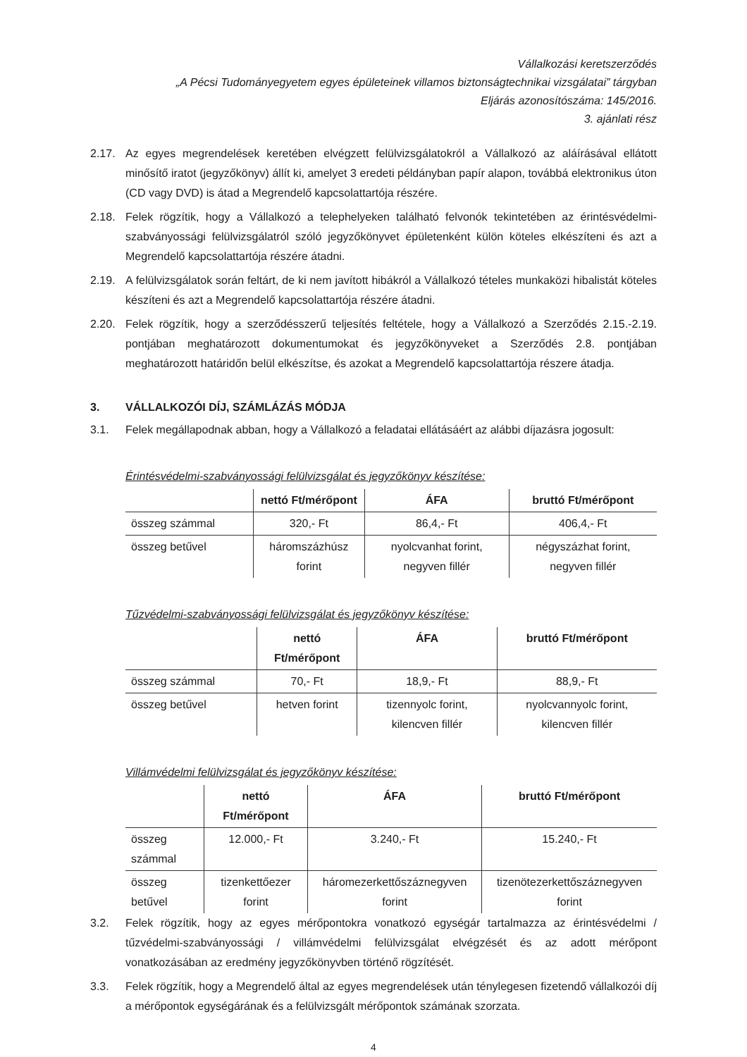Vállalkozási keretszerződés
„A Pécsi Tudományegyetem egyes épületeinek villamos biztonságtechnikai vizsgálatai” tárgyban
Eljárás azonosítószáma: 145/2016.
3. ajánlati rész
2.17. Az egyes megrendelések keretében elvégzett felülvizsgálatokról a Vállalkozó az aláírásával ellátott minősítő iratot (jegyzőkönyv) állít ki, amelyet 3 eredeti példányban papír alapon, továbbá elektronikus úton (CD vagy DVD) is átad a Megrendelő kapcsolattartója részére.
2.18. Felek rögzítik, hogy a Vállalkozó a telephelyeken található felvonók tekintetében az érintésvédelmi-szabványossági felülvizsgálatról szóló jegyzőkönyvet épületenként külön köteles elkészíteni és azt a Megrendelő kapcsolattartója részére átadni.
2.19. A felülvizsgálatok során feltárt, de ki nem javított hibákról a Vállalkozó tételes munkaközi hibalistát köteles készíteni és azt a Megrendelő kapcsolattartója részére átadni.
2.20. Felek rögzítik, hogy a szerződésszerű teljesítés feltétele, hogy a Vállalkozó a Szerződés 2.15.-2.19. pontjában meghatározott dokumentumokat és jegyzőkönyveket a Szerződés 2.8. pontjában meghatározott határidőn belül elkészítse, és azokat a Megrendelő kapcsolattartója részere átadja.
3. VÁLLALKOZÓI DÍJ, SZÁMLÁZÁS MÓDJA
3.1. Felek megállapodnak abban, hogy a Vállalkozó a feladatai ellátásáért az alábbi díjazásra jogosult:
Érintésvédelmi-szabványossági felülvizsgálat és jegyzőkönyv készítése:
| | nettó Ft/mérőpont | ÁFA | bruttó Ft/mérőpont |
| --- | --- | --- | --- |
| összeg számmal | 320,- Ft | 86,4,- Ft | 406,4,- Ft |
| összeg betűvel | háromszázhúsz forint | nyolcvanhat forint, negyven fillér | négyszázhat forint, negyven fillér |
Tűzvédelmi-szabványossági felülvizsgálat és jegyzőkönyv készítése:
| | nettó Ft/mérőpont | ÁFA | bruttó Ft/mérőpont |
| --- | --- | --- | --- |
| összeg számmal | 70,- Ft | 18,9,- Ft | 88,9,- Ft |
| összeg betűvel | hetven forint | tizennyolc forint, kilencven fillér | nyolcvannyolc forint, kilencven fillér |
Villámvédelmi felülvizsgálat és jegyzőkönyv készítése:
| | nettó Ft/mérőpont | ÁFA | bruttó Ft/mérőpont |
| --- | --- | --- | --- |
| összeg számmal | 12.000,- Ft | 3.240,- Ft | 15.240,- Ft |
| összeg betűvel | tizenkettőezer forint | háromezerkettőszáznegyven forint | tizenötezerkettőszáznegyven forint |
3.2. Felek rögzítik, hogy az egyes mérőpontokra vonatkozó egységár tartalmazza az érintésvédelmi / tűzvédelmi-szabványossági / villámvédelmi felülvizsgálat elvégzését és az adott mérőpont vonatkozásában az eredmény jegyzőkönyvben történő rögzítését.
3.3. Felek rögzítik, hogy a Megrendelő által az egyes megrendelések után ténylegesen fizetendő vállalkozói díj a mérőpontok egységárának és a felülvizsgált mérőpontok számának szorzata.
4